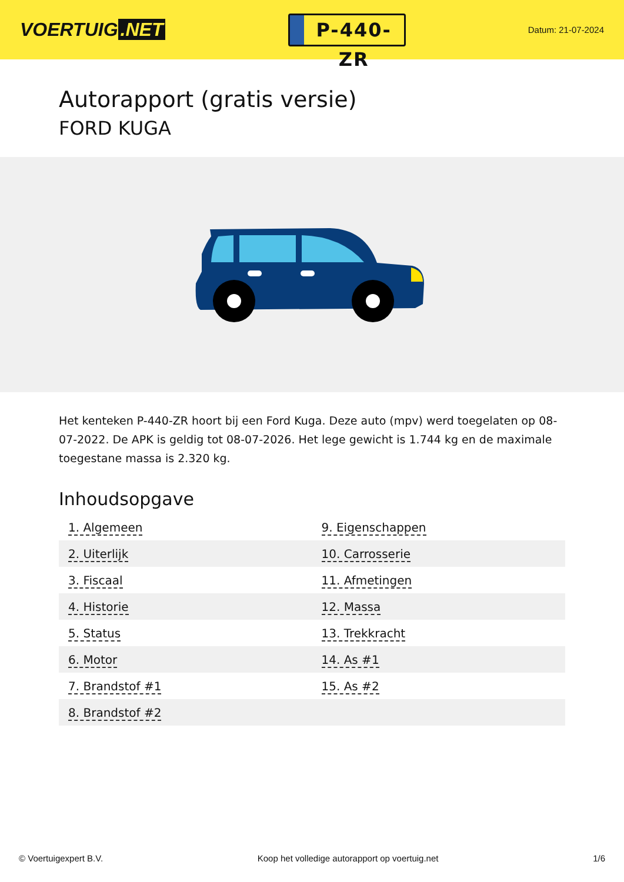VOERTUIG.NET
P-440-ZR
Datum: 21-07-2024
Autorapport (gratis versie)
FORD KUGA
Het kenteken P-440-ZR hoort bij een Ford Kuga. Deze auto (mpv) werd toegelaten op 08-07-2022. De APK is geldig tot 08-07-2026. Het lege gewicht is 1.744 kg en de maximale toegestane massa is 2.320 kg.
Inhoudsopgave
| 1. Algemeen | 9. Eigenschappen |
| 2. Uiterlijk | 10. Carrosserie |
| 3. Fiscaal | 11. Afmetingen |
| 4. Historie | 12. Massa |
| 5. Status | 13. Trekkracht |
| 6. Motor | 14. As #1 |
| 7. Brandstof #1 | 15. As #2 |
| 8. Brandstof #2 | |
© Voertuigexpert B.V. Koop het volledige autorapport op voertuig.net 1/6